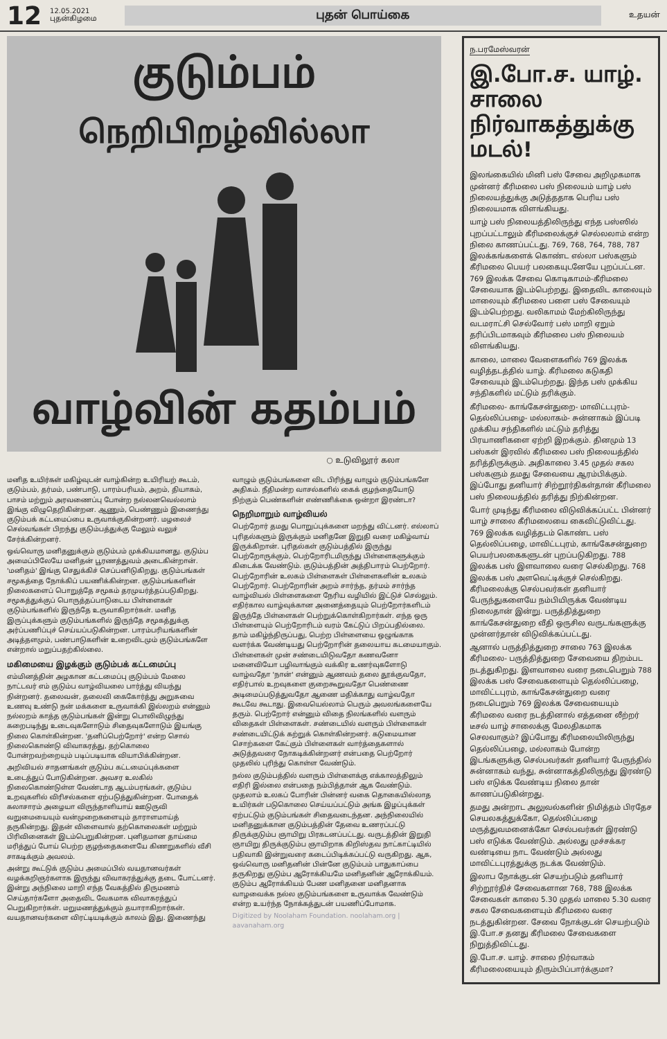12
12.05.2021
புதன்கிழமை
புதன் பொய்கை
உதயன்
குடும்பம்
நெறிபிறழ்வில்லா
வாழ்வின் கதம்பம்
○ உடுவிலூர் கலா
மனித உயிர்கள் மகிழ்வுடன் வாழ்கின்ற உயிரியற் கூடம், குடும்பம், தர்மம், பண்பாடு, பாரம்பரியம், அறம், தியாகம், பாசம் மற்றும் அரவணைப்பு போன்ற நல்லனவெல்லாம் இங்கு விழுதெறிகின்றன. ஆணும், பெண்ணும் இணைந்து குடும்பக் கட்டமைப்பை உருவாக்குகின்றனர். மழலைச் செல்வங்கள் பிறந்து குடும்பத்துக்கு மேலும் வலுச் சேர்க்கின்றனர்.
ஒவ்வொரு மனிதனுக்கும் குடும்பம் முக்கியமானது. குடும்ப அமைப்பிலேயே மனிதன் பூரணத்துவம் அடைகின்றான். 'மனிதம்' இங்கு செதுக்கிச் செப்பனிடுகிறது. குடும்பங்கள் சமூகத்தை நோக்கிப் பயணிக்கின்றன. குடும்பங்களின் நிலைகளைப் பொறுத்தே சமூகம் தரமுயர்த்தப்படுகிறது. சமூகத்துக்குப் பொருத்தப்பாடுடைய பிள்ளைகள் குடும்பங்களில் இருந்தே உருவாகிறார்கள். மனித இருப்புக்களும் குடும்பங்களில் இருந்தே சமூகத்துக்கு அர்ப்பணிப்புச் செய்யப்படுகின்றன. பாரம்பரியங்களின் அடித்தளமும், பண்பாடுகளின் உறைவிடமும் குடும்பங்களே என்றால் மறுப்பதற்கில்லை.
மகிமையை இழக்கும் குடும்பக் கட்டமைப்பு
எம்மினத்தின் அழகான கட்டமைப்பு குடும்பம் மேலை நாட்டவர் எம் குடும்ப வாழ்வியலை பார்த்து வியந்து நின்றனர். தலைவன், தலைவி கைகோர்த்து அறுசுவை உணவு உண்டு நன் மக்களை உருவாக்கி இல்லறம் என்னும் நல்லறம் காத்த குடும்பங்கள் இன்று பொலிவிழுந்து கறைபடிந்து உடைவுகளோடும் சிதைவுகளோடும் இயங்கு நிலை கொள்கின்றன. 'தனிப்பெற்றோர்' என்ற சொல் நிலைகொண்டு விவாகரத்து, தற்கொலை போன்றவற்றையும் படிப்படியாக வியாபிக்கின்றன.
அறிவியல் சாதனங்கள் குடும்ப கட்டமைப்புக்களை உடைத்துப் போடுகின்றன. அவசர உலகில் நிலைகொண்டுள்ள வேண்டாத ஆடம்பரங்கள், குடும்ப உறவுகளில் விரிசல்களை ஏற்படுத்துகின்றன. போதைக் கலாசாரம் அழையா விருந்தாளியாய் ஊடுருவி வறுமையையும் வன்முறைகளையும் தாராளமாய்த் தருகின்றது. இதன் விளைவால் தற்கொலைகள் மற்றும் பிரிவினைகள் இடம்பெறுகின்றன. புனிதமான தாய்மை மரித்துப் போய் பெற்ற குழந்தைகளையே கிணறுகளில் வீசி சாகடிக்கும் அவலம்.
அன்று கூட்டுக் குடும்ப அமைப்பில் வயதானவர்கள் வழக்கறிஞர்களாக இருந்து விவாகரத்துக்கு தடை போட்டனர். இன்று அந்நிலை மாறி எந்த வேகத்தில் திருமணம் செய்தார்களோ அதைவிட வேகமாக விவாகரத்துப் பெறுகிறார்கள். மறுமணத்துக்கும் தயாராகிறார்கள். வயதானவர்களை விரட்டியடிக்கும் காலம் இது. இணைந்து வாழும் குடும்பங்களை விட பிரிந்து வாழும் குடும்பங்களே அதிகம். நீதிமன்ற வாசல்களில் கைக் குழந்தையோடு நிற்கும் பெண்களின் எண்ணிக்கை ஒன்றா இரண்டா?
நெறிமாறும் வாழ்வியல்
பெற்றோர் தமது பொறுப்புக்களை மறந்து விட்டனர். எல்லாப் புரிதல்களும் இருக்கும் மனிதனே இறுதி வரை மகிழ்வாய் இருக்கிறான். புரிதல்கள் குடும்பத்தில் இருந்து பெற்றோருக்கும், பெற்றோரிடமிருந்து பிள்ளைகளுக்கும் கிடைக்க வேண்டும். குடும்பத்தின் அத்திபாரம் பெற்றோர். பெற்றோரின் உலகம் பிள்ளைகள் பிள்ளைகளின் உலகம் பெற்றோர். பெற்றோரின் அறம் சார்ந்த, தர்மம் சார்ந்த வாழ்வியல் பிள்ளைகளை நேரிய வழியில் இட்டுச் செல்லும். எதிர்கால வாழ்வுக்கான அனைத்தையும் பெற்றோர்களிடம் இருந்தே பிள்ளைகள் பெற்றுக்கொள்கிறார்கள். எந்த ஒரு பிள்ளையும் பெற்றோரிடம் வரம் கேட்டுப் பிறப்பதில்லை. தாம் மகிழ்ந்திருப்பது, பெற்ற பிள்ளையை ஒழுங்காக வளர்க்க வேண்டியது பெற்றோரின் தலையாய கடமையாகும். பிள்ளைகள் முன் சண்டையிடுவதோ கணவனோ மனைவியோ பழிவாங்கும் வக்கிர உணர்வுகளோடு வாழ்வதோ 'நான்' என்னும் ஆணவம் தலை தூக்குவதோ, எதிர்பால் உறவுகளை குறைகூறுவதோ பெண்ணை அடிமைப்படுத்துவதோ ஆணை மதிக்காது வாழ்வதோ கூடவே கூடாது. இவையெல்லாம் பெரும் அவலங்களையே தரும். பெற்றோர் என்னும் விதை நிலங்களில் வளரும் விதைகள் பிள்ளைகள். சண்டையில் வளரும் பிள்ளைகள் சண்டையிட்டுக் கற்றுக் கொள்கின்றனர். கடுமையான சொற்களை கேட்கும் பிள்ளைகள் வார்த்தைகளால் அடுத்தவரை நோகடிக்கின்றனர் என்பதை பெற்றோர் முதலில் புரிந்து கொள்ள வேண்டும்.
நல்ல குடும்பத்தில் வளரும் பிள்ளைக்கு எக்காலத்திலும் எதிரி இல்லை என்பதை நம்பித்தான் ஆக வேண்டும். முதலாம் உலகப் போரின் பின்னர் வகை தொகையில்லாத உயிர்கள் படுகொலை செய்யப்பட்டும் அங்க இழப்புக்கள் ஏற்பட்டும் குடும்பங்கள் சிதைவடைந்தன. அந்நிலையில் மனிதனுக்கான குடும்பத்தின் தேவை உணரப்பட்டு திருக்குடும்ப ஞாயிறு பிரகடனப்பட்டது. வருடத்தின் இறுதி ஞாயிறு திருக்குடும்ப ஞாயிறாக கிறிஸ்தவ நாட்காட்டியில் பதிவாகி இன்றுவரை கடைப்பிடிக்கப்பட்டு வருகிறது. ஆக, ஒவ்வொரு மனிதனின் பின்னே குடும்பம் பாதுகாப்பை தருகிறது குடும்ப ஆரோக்கியமே மனிதனின் ஆரோக்கியம். குடும்ப ஆரோக்கியம் பேண மனிதனை மனிதனாக வாழவைக்க நல்ல குடும்பங்களை உருவாக்க வேண்டும் என்ற உயர்ந்த நோக்கத்துடன் பயணிப்போமாக.
Digitized by Noolaham Foundation. noolaham.org | aavanaham.org
ந.பரமேஸ்வரன்
இ.போ.ச. யாழ். சாலை நிர்வாகத்துக்கு மடல்!
இலங்கையில் மினி பஸ் சேவை அறிமுகமாக முன்னர் கீரிமலை பஸ் நிலையம் யாழ் பஸ் நிலையத்துக்கு அடுத்ததாக பெரிய பஸ் நிலையமாக விளங்கியது.
யாழ் பஸ் நிலையத்திலிருந்து எந்த பஸ்ஸில் புறப்பட்டாலும் கீரிமலைக்குச் செல்லலாம் என்ற நிலை காணப்பட்டது. 769, 768, 764, 788, 787 இலக்கங்களைக் கொண்ட எல்லா பஸ்களும் கீரிமலை பெயர் பலகையுடனேயே புறப்பட்டன. 769 இலக்க சேவை கொடிகாமம்-கீரிமலை சேவையாக இடம்பெற்றது. இதைவிட காலையும் மாலையும் கீரிமலை பளை பஸ் சேவையும் இடம்பெற்றது. வலிகாமம் மேற்கிலிருந்து வடமராட்சி செல்வோர் பஸ் மாறி ஏறும் தரிப்பிடமாகவும் கீரிமலை பஸ் நிலையம் விளங்கியது.
காலை, மாலை வேளைகளில் 769 இலக்க வழித்தடத்தில் யாழ். கீரிமலை கடுகதி சேவையும் இடம்பெற்றது. இந்த பஸ் முக்கிய சந்திகளில் மட்டும் தரிக்கும்.
கீரிமலை- காங்கேசன்துறை- மாவிட்டபுரம்- தெல்லிப்பழை- மல்லாகம்- சுன்னாகம் இப்படி முக்கிய சந்திகளில் மட்டும் தரித்து பிரயாணிகளை ஏற்றி இறக்கும். தினமும் 13 பஸ்கள் இரவில் கீரிமலை பஸ் நிலையத்தில் தரித்திருக்கும். அதிகாலை 3.45 முதல் சகல பஸ்களும் தமது சேவையை ஆரம்பிக்கும். இப்போது தனியார் சிற்றூர்திகள்தான் கீரிமலை பஸ் நிலையத்தில் தரித்து நிற்கின்றன.
போர் முடிந்து கீரிமலை விடுவிக்கப்பட்ட பின்னர் யாழ் சாலை கீரிமலையை கைவிட்டுவிட்டது. 769 இலக்க வழித்தடம் கொண்ட பஸ் தெல்லிப்பழை, மாவிட்டபுரம், காங்கேசன்துறை பெயர்பலகைகளுடன் புறப்படுகிறது. 788 இலக்க பஸ் இளவாலை வரை செல்கிறது. 768 இலக்க பஸ் அளவெட்டிக்குச் செல்கிறது. கீரிமலைக்கு செல்பவர்கள் தனியார் பேருந்துகளையே நம்பியிருக்க வேண்டிய நிலைதான் இன்று. பருத்தித்துறை காங்கேசன்துறை வீதி ஒருசில வருடங்களுக்கு முன்னர்தான் விடுவிக்கப்பட்டது.
ஆனால் பருத்தித்துறை சாலை 763 இலக்க கீரிமலை- பருத்தித்துறை சேவையை திறம்பட நடத்துகிறது. இளவாலை வரை நடைபெறும் 788 இலக்க பஸ் சேவைகளையும் தெல்லிப்பழை, மாவிட்டபுரம், காங்கேசன்துறை வரை நடைபெறும் 769 இலக்க சேவையையும் கீரிமலை வரை நடத்தினால் எத்தனை லீற்றர் டீசல் யாழ் சாலைக்கு மேலதிகமாக செலவாகும்? இப்போது கீரிமலையிலிருந்து தெல்லிப்பழை, மல்லாகம் போன்ற இடங்களுக்கு செல்பவர்கள் தனியார் பேருந்தில் சுன்னாகம் வந்து, சுன்னாகத்திலிருந்து இரண்டு பஸ் எடுக்க வேண்டிய நிலை தான் காணப்படுகின்றது.
தமது அன்றாட அலுவல்களின் நிமித்தம் பிரதேச செயலகத்துக்கோ, தெல்லிப்பழை மருத்துவமனைக்கோ செல்பவர்கள் இரண்டு பஸ் எடுக்க வேண்டும். அல்லது முச்சக்கர வண்டியை நாட வேண்டும் அல்லது மாவிட்டபுரத்துக்கு நடக்க வேண்டும்.
இலாப நோக்குடன் செயற்படும் தனியார் சிற்றூர்திச் சேவைகளான 768, 788 இலக்க சேவைகள் காலை 5.30 முதல் மாலை 5.30 வரை சகல சேவைகளையும் கீரிமலை வரை நடத்துகின்றன. சேவை நோக்குடன் செயற்படும் இ.போ.ச தனது கீரிமலை சேவைகளை நிறுத்திவிட்டது.
இ.போ.ச. யாழ். சாலை நிர்வாகம் கீரிமலையையும் திரும்பிப்பார்க்குமா?